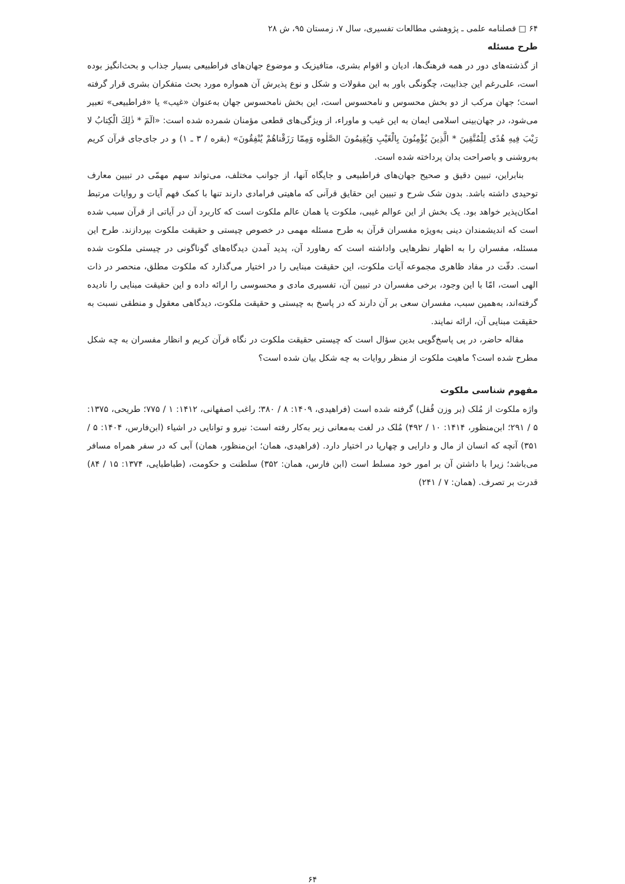۶۴ □ فصلنامه علمی ـ پژوهشی مطالعات تفسیری، سال ۷، زمستان ۹۵، ش ۲۸
طرح مسئله
از گذشته‌های دور در همه فرهنگ‌ها، ادیان و اقوام بشری، متافیزیک و موضوع جهان‌های فراطبیعی بسیار جذاب و بحث‌انگیز بوده است، علی‌رغم این جذابیت، چگونگی باور به این مقولات و شکل و نوع پذیرش آن همواره مورد بحث متفکران بشری قرار گرفته است؛ جهان مرکب از دو بخش محسوس و نامحسوس است، این بخش نامحسوس جهان به‌عنوان «غیب» یا «فراطبیعی» تعبیر می‌شود، در جهان‌بینی اسلامی ایمان به این غیب و ماوراء، از ویژگی‌های قطعی مؤمنان شمرده شده است: «الٓمٓ * ذٰلِكَ الْكِتابُ لا رَيْبَ فِيهِ هُدًى لِلْمُتَّقِينَ * الَّذِينَ يُؤْمِنُونَ بِالْغَيْبِ وَيُقِيمُونَ الصَّلٰوه وَمِمّا رَزَقْناهُمْ يُنْفِقُونَ» (بقره / ۳ ـ ۱) و در جای‌جای قرآن کریم به‌روشنی و باصراحت بدان پرداخته شده است.
بنابراین، تبیین دقیق و صحیح جهان‌های فراطبیعی و جایگاه آنها، از جوانب مختلف، می‌تواند سهم مهمّی در تبیین معارف توحیدی داشته باشد. بدون شک شرح و تبیین این حقایق قرآنی که ماهیتی فرامادی دارند تنها با کمک فهم آیات و روایات مرتبط امکان‌پذیر خواهد بود. یک بخش از این عوالم غیبی، ملکوت یا همان عالم ملکوت است که کاربرد آن در آیاتی از قرآن سبب شده است که اندیشمندان دینی به‌ویژه مفسران قرآن به طرح مسئله مهمی در خصوص چیستی و حقیقت ملکوت بپردازند. طرح این مسئله، مفسران را به اظهار نظرهایی واداشته است که رهاورد آن، پدید آمدن دیدگاه‌های گوناگونی در چیستی ملکوت شده است. دقّت در مفاد ظاهری مجموعه آیات ملکوت، این حقیقت مبنایی را در اختیار می‌گذارد که ملکوت مطلق، منحصر در ذات الهی است، امّا با این وجود، برخی مفسران در تبیین آن، تفسیری مادی و محسوسی را ارائه داده و این حقیقت مبنایی را نادیده گرفته‌اند، به‌همین سبب، مفسران سعی بر آن دارند که در پاسخ به چیستی و حقیقت ملکوت، دیدگاهی معقول و منطقی نسبت به حقیقت مبنایی آن، ارائه نمایند.
مقاله حاضر، در پی پاسخ‌گویی بدین سؤال است که چیستی حقیقت ملکوت در نگاه قرآن کریم و انظار مفسران به چه شکل مطرح شده است؟ ماهیت ملکوت از منظر روایات به چه شکل بیان شده است؟
مفهوم شناسی ملکوت
واژه ملکوت از مُلک (بر وزن قُفل) گرفته شده است (فراهیدی، ۱۴۰۹: ۸ / ۳۸۰؛ راغب اصفهانی، ۱۴۱۲: ۱ / ۷۷۵؛ طریحی، ۱۳۷۵: ۵ / ۲۹۱؛ ابن‌منظور، ۱۴۱۴: ۱۰ / ۴۹۲) مُلک در لغت به‌معانی زیر به‌کار رفته است: نیرو و توانایی در اشیاء (ابن‌فارس، ۱۴۰۴: ۵ / ۳۵۱) آنچه که انسان از مال و دارایی و چهارپا در اختیار دارد. (فراهیدی، همان؛ ابن‌منظور، همان) آبی که در سفر همراه مسافر می‌باشد؛ زیرا با داشتن آن بر امور خود مسلط است (ابن فارس، همان: ۳۵۲) سلطنت و حکومت، (طباطبایی، ۱۳۷۴: ۱۵ / ۸۴) قدرت بر تصرف. (همان: ۷ / ۲۴۱)
۶۴